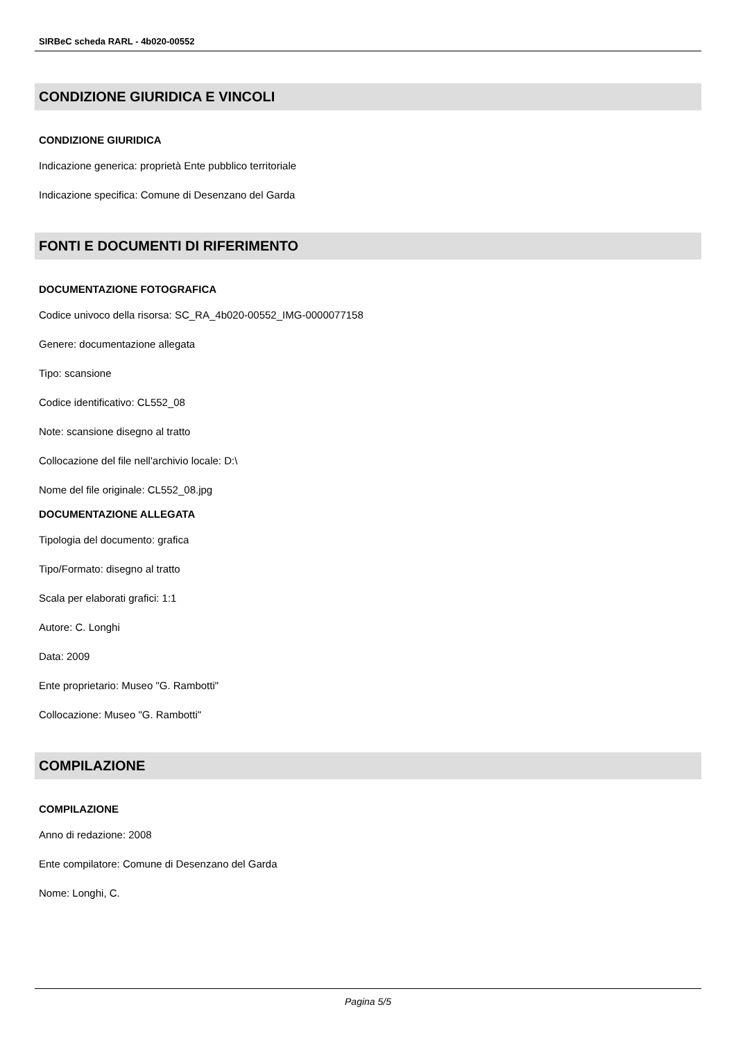SIRBeC scheda RARL - 4b020-00552
CONDIZIONE GIURIDICA E VINCOLI
CONDIZIONE GIURIDICA
Indicazione generica: proprietà Ente pubblico territoriale
Indicazione specifica: Comune di Desenzano del Garda
FONTI E DOCUMENTI DI RIFERIMENTO
DOCUMENTAZIONE FOTOGRAFICA
Codice univoco della risorsa: SC_RA_4b020-00552_IMG-0000077158
Genere: documentazione allegata
Tipo: scansione
Codice identificativo: CL552_08
Note: scansione disegno al tratto
Collocazione del file nell'archivio locale: D:\
Nome del file originale: CL552_08.jpg
DOCUMENTAZIONE ALLEGATA
Tipologia del documento: grafica
Tipo/Formato: disegno al tratto
Scala per elaborati grafici: 1:1
Autore: C. Longhi
Data: 2009
Ente proprietario: Museo "G. Rambotti"
Collocazione: Museo "G. Rambotti"
COMPILAZIONE
COMPILAZIONE
Anno di redazione: 2008
Ente compilatore: Comune di Desenzano del Garda
Nome: Longhi, C.
Pagina 5/5